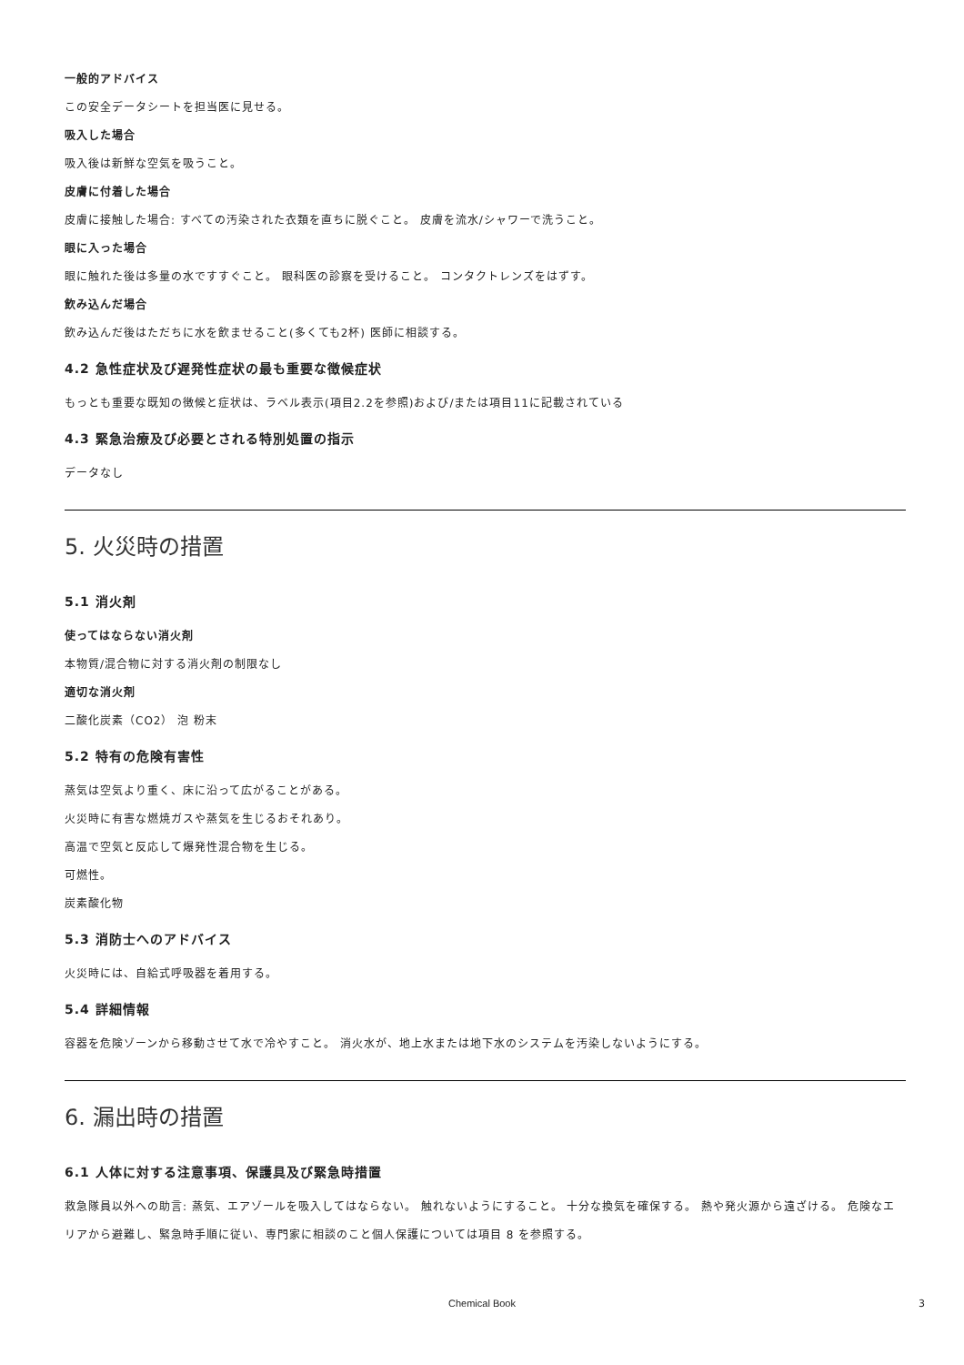一般的アドバイス
この安全データシートを担当医に見せる。
吸入した場合
吸入後は新鮮な空気を吸うこと。
皮膚に付着した場合
皮膚に接触した場合: すべての汚染された衣類を直ちに脱ぐこと。 皮膚を流水/シャワーで洗うこと。
眼に入った場合
眼に触れた後は多量の水ですすぐこと。 眼科医の診察を受けること。 コンタクトレンズをはずす。
飲み込んだ場合
飲み込んだ後はただちに水を飲ませること(多くても2杯) 医師に相談する。
4.2 急性症状及び遅発性症状の最も重要な徴候症状
もっとも重要な既知の徴候と症状は、ラベル表示(項目2.2を参照)および/または項目11に記載されている
4.3 緊急治療及び必要とされる特別処置の指示
データなし
5. 火災時の措置
5.1 消火剤
使ってはならない消火剤
本物質/混合物に対する消火剤の制限なし
適切な消火剤
二酸化炭素（CO2） 泡 粉末
5.2 特有の危険有害性
蒸気は空気より重く、床に沿って広がることがある。
火災時に有害な燃焼ガスや蒸気を生じるおそれあり。
高温で空気と反応して爆発性混合物を生じる。
可燃性。
炭素酸化物
5.3 消防士へのアドバイス
火災時には、自給式呼吸器を着用する。
5.4 詳細情報
容器を危険ゾーンから移動させて水で冷やすこと。 消火水が、地上水または地下水のシステムを汚染しないようにする。
6. 漏出時の措置
6.1 人体に対する注意事項、保護具及び緊急時措置
救急隊員以外への助言: 蒸気、エアゾールを吸入してはならない。 触れないようにすること。 十分な換気を確保する。 熱や発火源から遠ざける。 危険なエリアから避難し、緊急時手順に従い、専門家に相談のこと個人保護については項目 8 を参照する。
Chemical Book 3